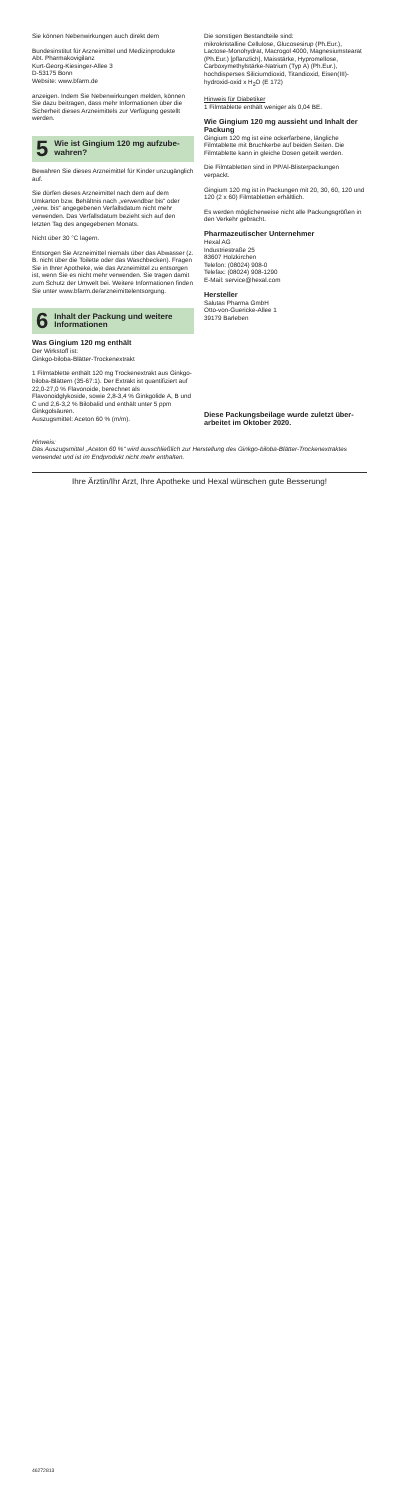Sie können Nebenwirkungen auch direkt dem
Bundesinstitut für Arzneimittel und Medizinprodukte
Abt. Pharmakovigilanz
Kurt-Georg-Kiesinger-Allee 3
D-53175 Bonn
Website: www.bfarm.de
anzeigen. Indem Sie Nebenwirkungen melden, können Sie dazu beitragen, dass mehr Informationen über die Sicherheit dieses Arzneimittels zur Verfügung gestellt werden.
5 Wie ist Gingium 120 mg aufzube­wahren?
Bewahren Sie dieses Arzneimittel für Kinder unzugänglich auf.
Sie dürfen dieses Arzneimittel nach dem auf dem Umkarton bzw. Behältnis nach „verwendbar bis“ oder „verw. bis“ angegebenen Verfallsdatum nicht mehr verwenden. Das Verfallsdatum bezieht sich auf den letzten Tag des angegebenen Monats.
Nicht über 30 °C lagern.
Entsorgen Sie Arzneimittel niemals über das Abwasser (z. B. nicht über die Toilette oder das Waschbecken). Fragen Sie in Ihrer Apotheke, wie das Arzneimittel zu entsorgen ist, wenn Sie es nicht mehr verwenden. Sie tragen damit zum Schutz der Umwelt bei. Weitere Informationen finden Sie unter www.bfarm.de/arzneimittelentsorgung.
6 Inhalt der Packung und weitere Informationen
Was Gingium 120 mg enthält
Der Wirkstoff ist:
Ginkgo-biloba-Blätter-Trockenextrakt
1 Filmtablette enthält 120 mg Trockenextrakt aus Ginkgo-biloba-Blättern (35-67:1). Der Extrakt ist quantifiziert auf 22,0-27,0 % Flavonoide, berechnet als Flavonoidglykoside, sowie 2,8-3,4 % Ginkgolide A, B und C und 2,6-3,2 % Bilobalid und enthält unter 5 ppm Ginkgolsäuren.
Auszugsmittel: Aceton 60 % (m/m).
Die sonstigen Bestandteile sind:
mikrokristalline Cellulose, Glucosesirup (Ph.Eur.), Lactose-Monohydrat, Macrogol 4000, Magnesiumstearat (Ph.Eur.) [pflanzlich], Maisstärke, Hypromellose, Carboxymethylstärke-Natrium (Typ A) (Ph.Eur.), hochdisperses Siliciumdioxid, Titandioxid, Eisen(III)-hydroxid-oxid x H<sub>2</sub>O (E 172)
Hinweis für Diabetiker
1 Filmtablette enthält weniger als 0,04 BE.
Wie Gingium 120 mg aussieht und Inhalt der Packung
Gingium 120 mg ist eine ockerfarbene, längliche Filmtablette mit Bruchkerbe auf beiden Seiten. Die Filmtablette kann in gleiche Dosen geteilt werden.
Die Filmtabletten sind in PP/Al-Blisterpackungen verpackt.
Gingium 120 mg ist in Packungen mit 20, 30, 60, 120 und 120 (2 x 60) Filmtabletten erhältlich.
Es werden möglicherweise nicht alle Packungsgrößen in den Verkehr gebracht.
Pharmazeutischer Unternehmer
Hexal AG
Industriestraße 25
83607 Holzkirchen
Telefon: (08024) 908-0
Telefax: (08024) 908-1290
E-Mail: service@hexal.com
Hersteller
Salutas Pharma GmbH
Otto-von-Guericke-Allee 1
39179 Barleben
Diese Packungsbeilage wurde zuletzt über­arbeitet im Oktober 2020.
Hinweis:
Das Auszugsmittel „Aceton 60 %“ wird ausschließlich zur Herstellung des Ginkgo-biloba-Blätter-Trockenextraktes verwendet und ist im Endprodukt nicht mehr enthalten.
Ihre Ärztin/Ihr Arzt, Ihre Apotheke und Hexal wünschen gute Besserung!
46272813